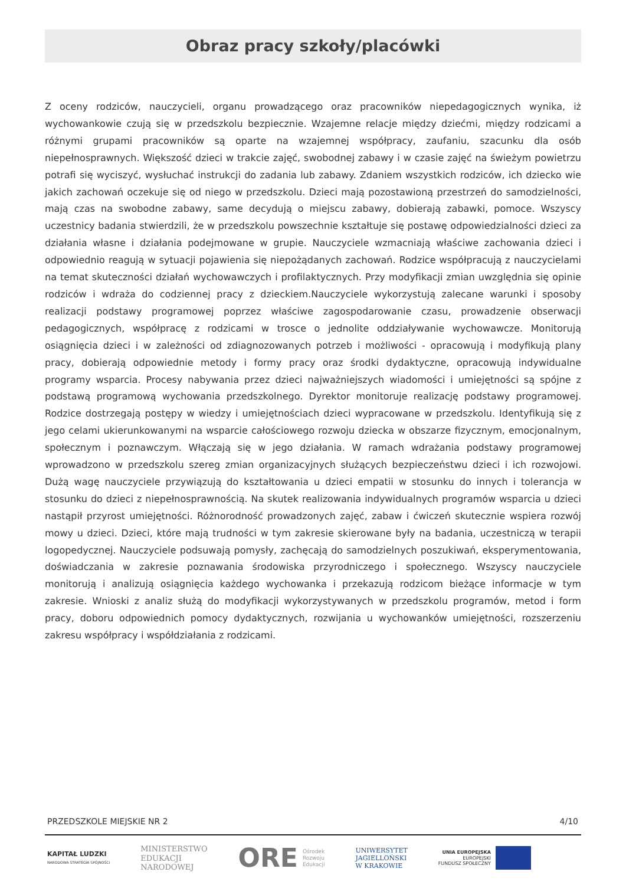Obraz pracy szkoły/placówki
Z oceny rodziców, nauczycieli, organu prowadzącego oraz pracowników niepedagogicznych wynika, iż wychowankowie czują się w przedszkolu bezpiecznie. Wzajemne relacje między dziećmi, między rodzicami a różnymi grupami pracowników są oparte na wzajemnej współpracy, zaufaniu, szacunku dla osób niepełnosprawnych. Większość dzieci w trakcie zajęć, swobodnej zabawy i w czasie zajęć na świeżym powietrzu potrafi się wyciszyć, wysłuchać instrukcji do zadania lub zabawy. Zdaniem wszystkich rodziców, ich dziecko wie jakich zachowań oczekuje się od niego w przedszkolu. Dzieci mają pozostawioną przestrzeń do samodzielności, mają czas na swobodne zabawy, same decydują o miejscu zabawy, dobierają zabawki, pomoce. Wszyscy uczestnicy badania stwierdzili, że w przedszkolu powszechnie kształtuje się postawę odpowiedzialności dzieci za działania własne i działania podejmowane w grupie. Nauczyciele wzmacniają właściwe zachowania dzieci i odpowiednio reagują w sytuacji pojawienia się niepożądanych zachowań. Rodzice współpracują z nauczycielami na temat skuteczności działań wychowawczych i profilaktycznych. Przy modyfikacji zmian uwzględnia się opinie rodziców i wdraża do codziennej pracy z dzieckiem.Nauczyciele wykorzystują zalecane warunki i sposoby realizacji podstawy programowej poprzez właściwe zagospodarowanie czasu, prowadzenie obserwacji pedagogicznych, współpracę z rodzicami w trosce o jednolite oddziaływanie wychowawcze. Monitorują osiągnięcia dzieci i w zależności od zdiagnozowanych potrzeb i możliwości - opracowują i modyfikują plany pracy, dobierają odpowiednie metody i formy pracy oraz środki dydaktyczne, opracowują indywidualne programy wsparcia. Procesy nabywania przez dzieci najważniejszych wiadomości i umiejętności są spójne z podstawą programową wychowania przedszkolnego. Dyrektor monitoruje realizację podstawy programowej. Rodzice dostrzegają postępy w wiedzy i umiejętnościach dzieci wypracowane w przedszkolu. Identyfikują się z jego celami ukierunkowanymi na wsparcie całościowego rozwoju dziecka w obszarze fizycznym, emocjonalnym, społecznym i poznawczym. Włączają się w jego działania. W ramach wdrażania podstawy programowej wprowadzono w przedszkolu szereg zmian organizacyjnych służących bezpieczeństwu dzieci i ich rozwojowi. Dużą wagę nauczyciele przywiązują do kształtowania u dzieci empatii w stosunku do innych i tolerancja w stosunku do dzieci z niepełnosprawnością. Na skutek realizowania indywidualnych programów wsparcia u dzieci nastąpił przyrost umiejętności. Różnorodność prowadzonych zajęć, zabaw i ćwiczeń skutecznie wspiera rozwój mowy u dzieci. Dzieci, które mają trudności w tym zakresie skierowane były na badania, uczestniczą w terapii logopedycznej. Nauczyciele podsuwają pomysły, zachęcają do samodzielnych poszukiwań, eksperymentowania, doświadczania w zakresie poznawania środowiska przyrodniczego i społecznego. Wszyscy nauczyciele monitorują i analizują osiągnięcia każdego wychowanka i przekazują rodzicom bieżące informacje w tym zakresie. Wnioski z analiz służą do modyfikacji wykorzystywanych w przedszkolu programów, metod i form pracy, doboru odpowiednich pomocy dydaktycznych, rozwijania u wychowanków umiejętności, rozszerzeniu zakresu współpracy i współdziałania z rodzicami.
PRZEDSZKOLE MIEJSKIE NR 2 4/10
KAPITAŁ LUDZKI
NARODOWA STRATEGIA SPÓJNOŚCI
MINISTERSTWO
EDUKACJI
NARODOWEJ
ORE Ośrodek
Rozwoju
Edukacji
UNIWERSYTET
JAGIELLOŃSKI
W KRAKOWIE
UNIA EUROPEJSKA
EUROPEJSKI
FUNDUSZ SPOŁECZNY